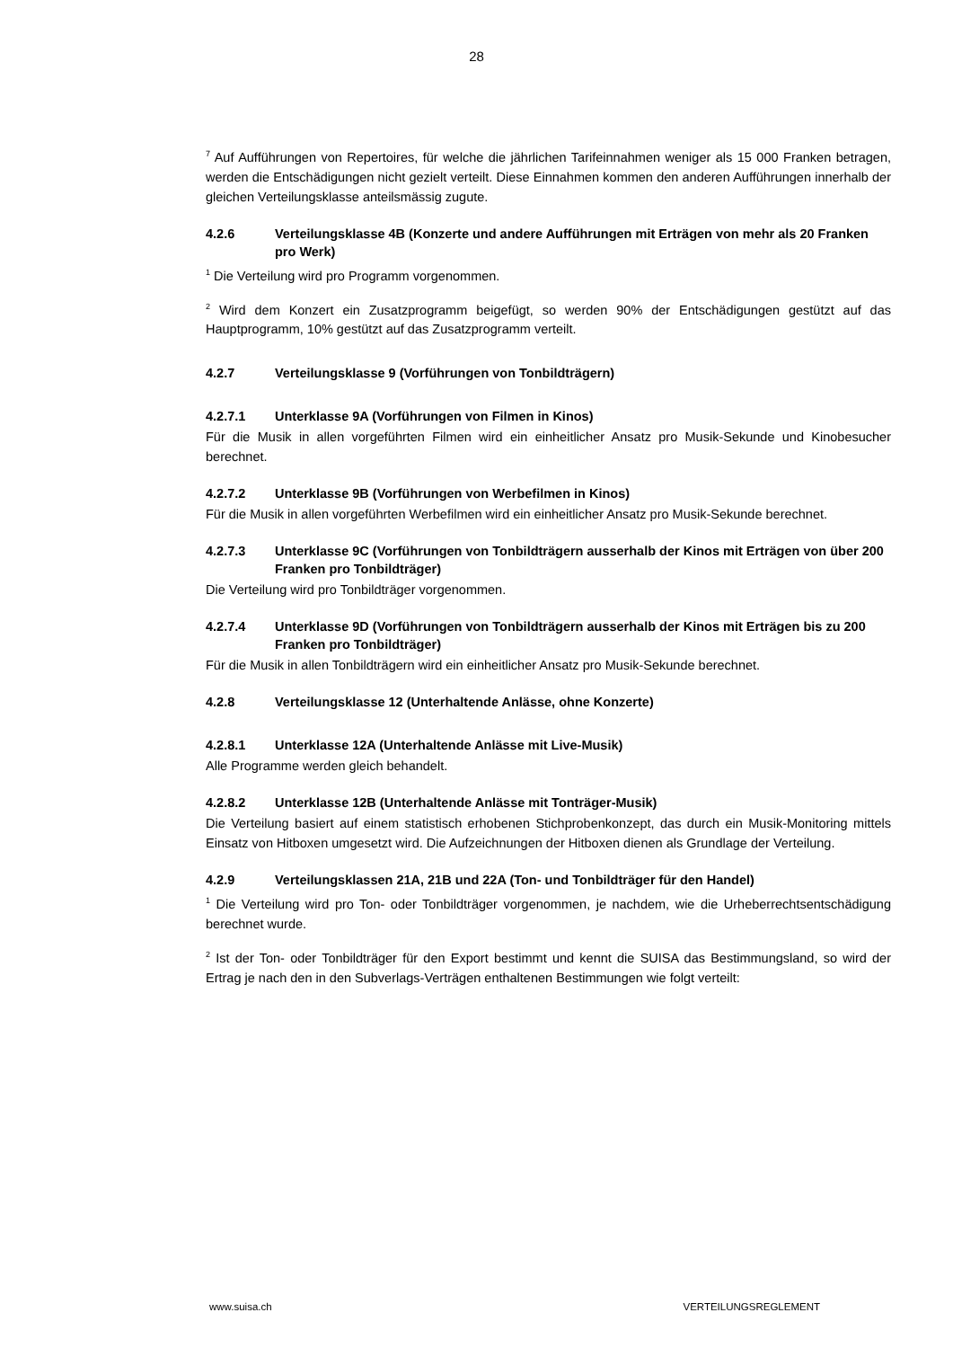28
<sup>7</sup> Auf Aufführungen von Repertoires, für welche die jährlichen Tarifeinnahmen weniger als 15 000 Franken betragen, werden die Entschädigungen nicht gezielt verteilt. Diese Einnahmen kommen den anderen Aufführungen innerhalb der gleichen Verteilungsklasse anteilsmässig zugute.
4.2.6 Verteilungsklasse 4B (Konzerte und andere Aufführungen mit Erträgen von mehr als 20 Franken pro Werk)
<sup>1</sup> Die Verteilung wird pro Programm vorgenommen.
<sup>2</sup> Wird dem Konzert ein Zusatzprogramm beigefügt, so werden 90% der Entschädigungen gestützt auf das Hauptprogramm, 10% gestützt auf das Zusatzprogramm verteilt.
4.2.7 Verteilungsklasse 9 (Vorführungen von Tonbildträgern)
4.2.7.1 Unterklasse 9A (Vorführungen von Filmen in Kinos)
Für die Musik in allen vorgeführten Filmen wird ein einheitlicher Ansatz pro Musik-Sekunde und Kinobesucher berechnet.
4.2.7.2 Unterklasse 9B (Vorführungen von Werbefilmen in Kinos)
Für die Musik in allen vorgeführten Werbefilmen wird ein einheitlicher Ansatz pro Musik-Sekunde berechnet.
4.2.7.3 Unterklasse 9C (Vorführungen von Tonbildträgern ausserhalb der Kinos mit Erträgen von über 200 Franken pro Tonbildträger)
Die Verteilung wird pro Tonbildträger vorgenommen.
4.2.7.4 Unterklasse 9D (Vorführungen von Tonbildträgern ausserhalb der Kinos mit Erträgen bis zu 200 Franken pro Tonbildträger)
Für die Musik in allen Tonbildträgern wird ein einheitlicher Ansatz pro Musik-Sekunde berechnet.
4.2.8 Verteilungsklasse 12 (Unterhaltende Anlässe, ohne Konzerte)
4.2.8.1 Unterklasse 12A (Unterhaltende Anlässe mit Live-Musik)
Alle Programme werden gleich behandelt.
4.2.8.2 Unterklasse 12B (Unterhaltende Anlässe mit Tonträger-Musik)
Die Verteilung basiert auf einem statistisch erhobenen Stichprobenkonzept, das durch ein Musik-Monitoring mittels Einsatz von Hitboxen umgesetzt wird. Die Aufzeichnungen der Hitboxen dienen als Grundlage der Verteilung.
4.2.9 Verteilungsklassen 21A, 21B und 22A (Ton- und Tonbildträger für den Handel)
<sup>1</sup> Die Verteilung wird pro Ton- oder Tonbildträger vorgenommen, je nachdem, wie die Urheberrechtsentschädigung berechnet wurde.
<sup>2</sup> Ist der Ton- oder Tonbildträger für den Export bestimmt und kennt die SUISA das Bestimmungsland, so wird der Ertrag je nach den in den Subverlags-Verträgen enthaltenen Bestimmungen wie folgt verteilt:
www.suisa.ch VERTEILUNGSREGLEMENT